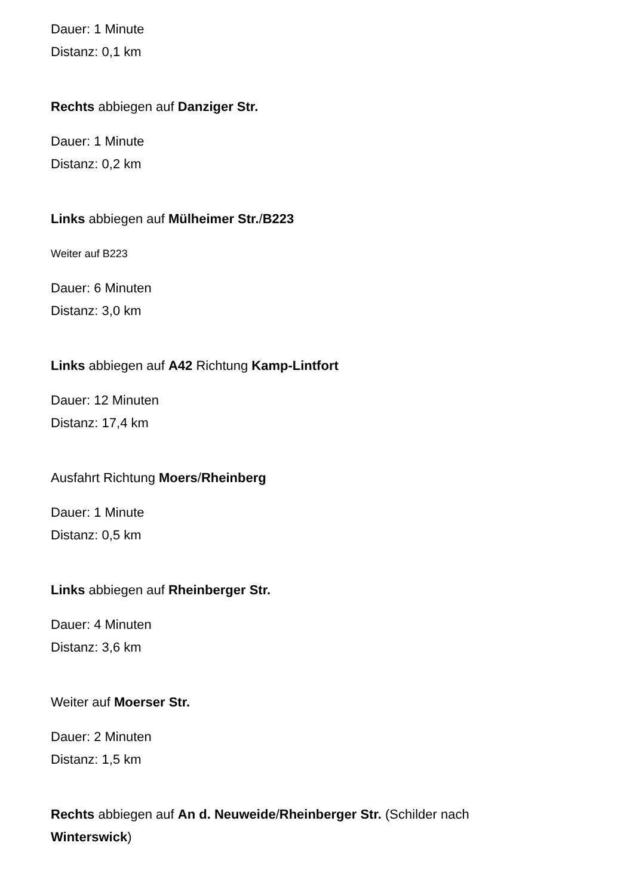Dauer: 1 Minute
Distanz: 0,1 km
Rechts abbiegen auf Danziger Str.
Dauer: 1 Minute
Distanz: 0,2 km
Links abbiegen auf Mülheimer Str./B223
Weiter auf B223
Dauer: 6 Minuten
Distanz: 3,0 km
Links abbiegen auf A42 Richtung Kamp-Lintfort
Dauer: 12 Minuten
Distanz: 17,4 km
Ausfahrt Richtung Moers/Rheinberg
Dauer: 1 Minute
Distanz: 0,5 km
Links abbiegen auf Rheinberger Str.
Dauer: 4 Minuten
Distanz: 3,6 km
Weiter auf Moerser Str.
Dauer: 2 Minuten
Distanz: 1,5 km
Rechts abbiegen auf An d. Neuweide/Rheinberger Str. (Schilder nach Winterswick)